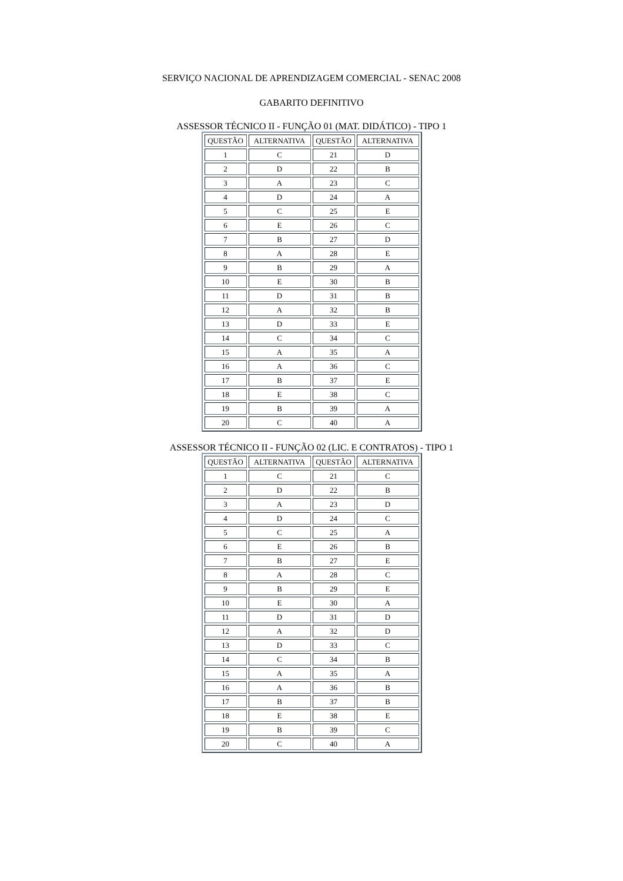SERVIÇO NACIONAL DE APRENDIZAGEM COMERCIAL - SENAC 2008
GABARITO DEFINITIVO
ASSESSOR TÉCNICO II - FUNÇÃO 01 (MAT. DIDÁTICO) - TIPO 1
| QUESTÃO | ALTERNATIVA | QUESTÃO | ALTERNATIVA |
| --- | --- | --- | --- |
| 1 | C | 21 | D |
| 2 | D | 22 | B |
| 3 | A | 23 | C |
| 4 | D | 24 | A |
| 5 | C | 25 | E |
| 6 | E | 26 | C |
| 7 | B | 27 | D |
| 8 | A | 28 | E |
| 9 | B | 29 | A |
| 10 | E | 30 | B |
| 11 | D | 31 | B |
| 12 | A | 32 | B |
| 13 | D | 33 | E |
| 14 | C | 34 | C |
| 15 | A | 35 | A |
| 16 | A | 36 | C |
| 17 | B | 37 | E |
| 18 | E | 38 | C |
| 19 | B | 39 | A |
| 20 | C | 40 | A |
ASSESSOR TÉCNICO II - FUNÇÃO 02 (LIC. E CONTRATOS) - TIPO 1
| QUESTÃO | ALTERNATIVA | QUESTÃO | ALTERNATIVA |
| --- | --- | --- | --- |
| 1 | C | 21 | C |
| 2 | D | 22 | B |
| 3 | A | 23 | D |
| 4 | D | 24 | C |
| 5 | C | 25 | A |
| 6 | E | 26 | B |
| 7 | B | 27 | E |
| 8 | A | 28 | C |
| 9 | B | 29 | E |
| 10 | E | 30 | A |
| 11 | D | 31 | D |
| 12 | A | 32 | D |
| 13 | D | 33 | C |
| 14 | C | 34 | B |
| 15 | A | 35 | A |
| 16 | A | 36 | B |
| 17 | B | 37 | B |
| 18 | E | 38 | E |
| 19 | B | 39 | C |
| 20 | C | 40 | A |